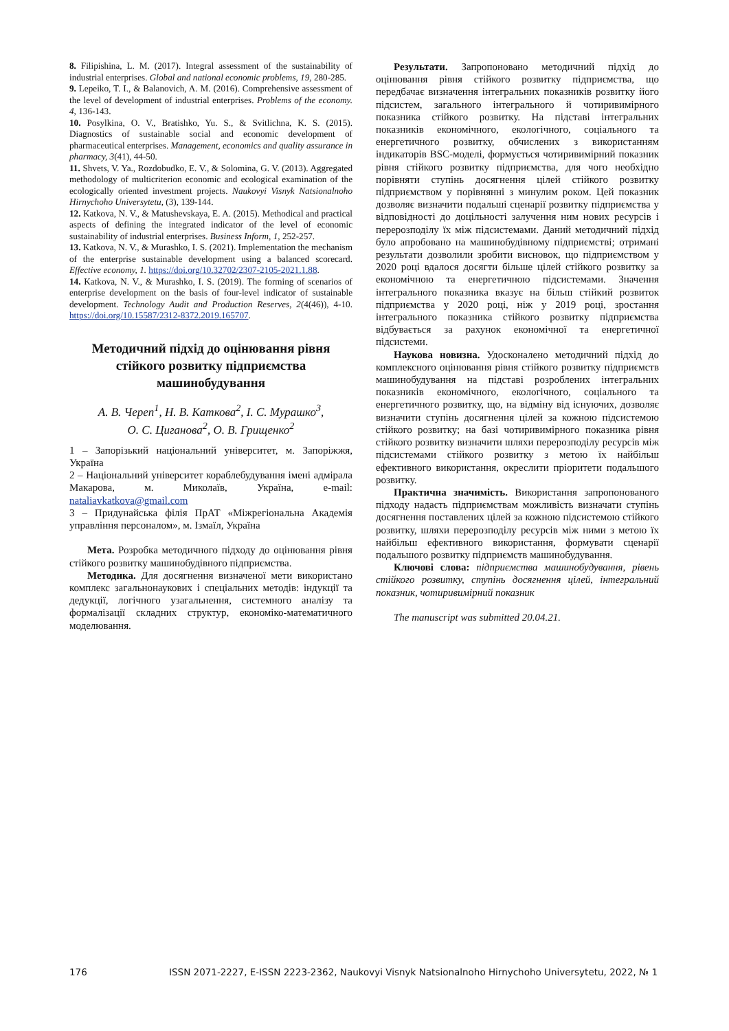8. Filipishina, L. M. (2017). Integral assessment of the sustainability of industrial enterprises. Global and national economic problems, 19, 280-285.
9. Lepeiko, T. I., & Balanovich, A. M. (2016). Comprehensive assessment of the level of development of industrial enterprises. Problems of the economy. 4, 136-143.
10. Posylkina, O. V., Bratishko, Yu. S., & Svitlichna, K. S. (2015). Diagnostics of sustainable social and economic development of pharmaceutical enterprises. Management, economics and quality assurance in pharmacy, 3(41), 44-50.
11. Shvets, V. Ya., Rozdobudko, E. V., & Solomina, G. V. (2013). Aggregated methodology of multicriterion economic and ecological examination of the ecologically oriented investment projects. Naukovyi Visnyk Natsionalnoho Hirnychoho Universytetu, (3), 139-144.
12. Katkova, N. V., & Matushevskaya, E. A. (2015). Methodical and practical aspects of defining the integrated indicator of the level of economic sustainability of industrial enterprises. Business Inform, 1, 252-257.
13. Katkova, N. V., & Murashko, I. S. (2021). Implementation the mechanism of the enterprise sustainable development using a balanced scorecard. Effective economy, 1. https://doi.org/10.32702/2307-2105-2021.1.88.
14. Katkova, N. V., & Murashko, I. S. (2019). The forming of scenarios of enterprise development on the basis of four-level indicator of sustainable development. Technology Audit and Production Reserves, 2(4(46)), 4-10. https://doi.org/10.15587/2312-8372.2019.165707.
Методичний підхід до оцінювання рівня стійкого розвитку підприємства машинобудування
А. В. Череп<sup>1</sup>, Н. В. Каткова<sup>2</sup>, І. С. Мурашко<sup>3</sup>,
О. С. Циганова<sup>2</sup>, О. В. Грищенко<sup>2</sup>
1 – Запорізький національний університет, м. Запоріжжя, Україна
2 – Національний університет кораблебудування імені адмірала Макарова, м. Миколаїв, Україна, e-mail: nataliavkatkova@gmail.com
3 – Придунайська філія ПрАТ «Міжрегіональна Академія управління персоналом», м. Ізмаїл, Україна
Мета. Розробка методичного підходу до оцінювання рівня стійкого розвитку машинобудівного підприємства.
Методика. Для досягнення визначеної мети використано комплекс загальнонаукових і спеціальних методів: індукції та дедукції, логічного узагальнення, системного аналізу та формалізації складних структур, економіко-математичного моделювання.
Результати. Запропоновано методичний підхід до оцінювання рівня стійкого розвитку підприємства, що передбачає визначення інтегральних показників розвитку його підсистем, загального інтегрального й чотиривимірного показника стійкого розвитку. На підставі інтегральних показників економічного, екологічного, соціального та енергетичного розвитку, обчислених з використанням індикаторів BSC-моделі, формується чотиривимірний показник рівня стійкого розвитку підприємства, для чого необхідно порівняти ступінь досягнення цілей стійкого розвитку підприємством у порівнянні з минулим роком. Цей показник дозволяє визначити подальші сценарії розвитку підприємства у відповідності до доцільності залучення ним нових ресурсів і перерозподілу їх між підсистемами. Даний методичний підхід було апробовано на машинобудівному підприємстві; отримані результати дозволили зробити висновок, що підприємством у 2020 році вдалося досягти більше цілей стійкого розвитку за економічною та енергетичною підсистемами. Значення інтегрального показника вказує на більш стійкий розвиток підприємства у 2020 році, ніж у 2019 році, зростання інтегрального показника стійкого розвитку підприємства відбувається за рахунок економічної та енергетичної підсистеми.
Наукова новизна. Удосконалено методичний підхід до комплексного оцінювання рівня стійкого розвитку підприємств машинобудування на підставі розроблених інтегральних показників економічного, екологічного, соціального та енергетичного розвитку, що, на відміну від існуючих, дозволяє визначити ступінь досягнення цілей за кожною підсистемою стійкого розвитку; на базі чотиривимірного показника рівня стійкого розвитку визначити шляхи перерозподілу ресурсів між підсистемами стійкого розвитку з метою їх найбільш ефективного використання, окреслити пріоритети подальшого розвитку.
Практична значимість. Використання запропонованого підходу надасть підприємствам можливість визначати ступінь досягнення поставлених цілей за кожною підсистемою стійкого розвитку, шляхи перерозподілу ресурсів між ними з метою їх найбільш ефективного використання, формувати сценарії подальшого розвитку підприємств машинобудування.
Ключові слова: підприємства машинобудування, рівень стійкого розвитку, ступінь досягнення цілей, інтегральний показник, чотиривимірний показник
The manuscript was submitted 20.04.21.
176 ISSN 2071-2227, E-ISSN 2223-2362, Naukovyi Visnyk Natsionalnoho Hirnychoho Universytetu, 2022, № 1